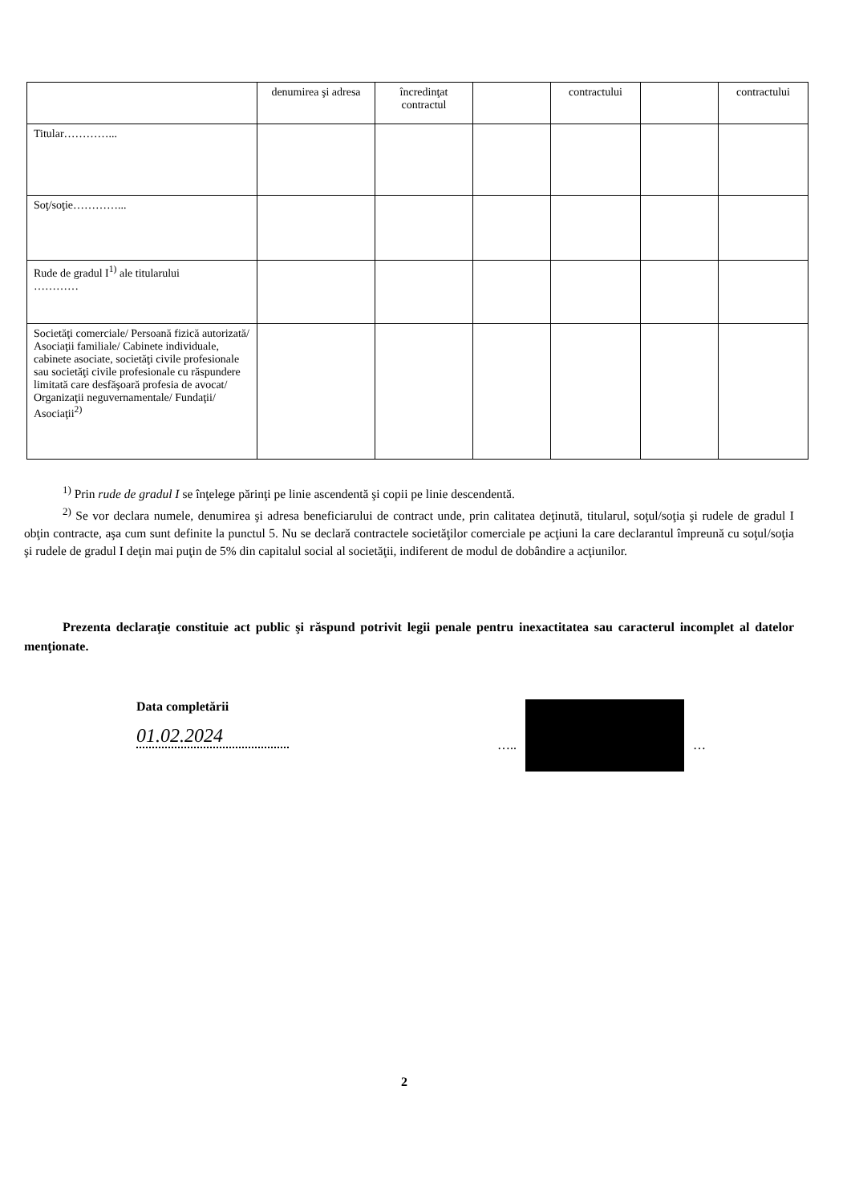| | denumirea şi adresa | încredinţat contractul | | contractului | | contractului |
| Titular…………... | | | | | | |
| Soţ/soţie…………... | | | | | | |
| Rude de gradul I<sup>1)</sup> ale titularului ………… | | | | | | |
| Societăţi comerciale/ Persoană fizică autorizată/ Asociaţii familiale/ Cabinete individuale, cabinete asociate, societăţi civile profesionale sau societăţi civile profesionale cu răspundere limitată care desfăşoară profesia de avocat/ Organizaţii neguvernamentale/ Fundaţii/ Asociaţii<sup>2)</sup> | | | | | | |
<sup>1)</sup> Prin rude de gradul I se înţelege părinţi pe linie ascendentă şi copii pe linie descendentă.
<sup>2)</sup> Se vor declara numele, denumirea şi adresa beneficiarului de contract unde, prin calitatea deţinută, titularul, soţul/soţia şi rudele de gradul I obţin contracte, aşa cum sunt definite la punctul 5. Nu se declară contractele societăţilor comerciale pe acţiuni la care declarantul împreună cu soţul/soţia şi rudele de gradul I deţin mai puţin de 5% din capitalul social al societăţii, indiferent de modul de dobândire a acţiunilor.
Prezenta declaraţie constituie act public şi răspund potrivit legii penale pentru inexactitatea sau caracterul incomplet al datelor menţionate.
Data completării
01.02.2024
….. …
2